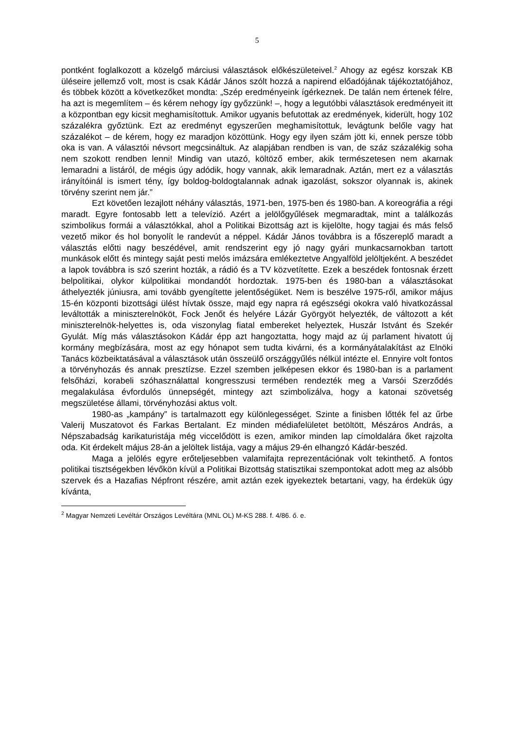5
pontként foglalkozott a közelgő márciusi választások előkészületeivel.<sup>2</sup> Ahogy az egész korszak KB üléseire jellemző volt, most is csak Kádár János szólt hozzá a napirend előadójának tájékoztatójához, és többek között a következőket mondta: „Szép eredményeink ígérkeznek. De talán nem értenek félre, ha azt is megemlítem – és kérem nehogy így győzzünk! –, hogy a legutóbbi választások eredményeit itt a központban egy kicsit meghamisítottuk. Amikor ugyanis befutottak az eredmények, kiderült, hogy 102 százalékra győztünk. Ezt az eredményt egyszerűen meghamisítottuk, levágtunk belőle vagy hat százalékot – de kérem, hogy ez maradjon közöttünk. Hogy egy ilyen szám jött ki, ennek persze több oka is van. A választói névsort megcsináltuk. Az alapjában rendben is van, de száz százalékig soha nem szokott rendben lenni! Mindig van utazó, költöző ember, akik természetesen nem akarnak lemaradni a listáról, de mégis úgy adódik, hogy vannak, akik lemaradnak. Aztán, mert ez a választás irányítóinál is ismert tény, így boldog-boldogtalannak adnak igazolást, sokszor olyannak is, akinek törvény szerint nem jár.”
Ezt követően lezajlott néhány választás, 1971-ben, 1975-ben és 1980-ban. A koreográfia a régi maradt. Egyre fontosabb lett a televízió. Azért a jelölőgyűlések megmaradtak, mint a találkozás szimbolikus formái a választókkal, ahol a Politikai Bizottság azt is kijelölte, hogy tagjai és más felső vezető mikor és hol bonyolít le randevút a néppel. Kádár János továbbra is a főszereplő maradt a választás előtti nagy beszédével, amit rendszerint egy jó nagy gyári munkacsarnokban tartott munkások előtt és mintegy saját pesti melós imázsára emlékeztetve Angyalföld jelöltjeként. A beszédet a lapok továbbra is szó szerint hozták, a rádió és a TV közvetítette. Ezek a beszédek fontosnak érzett belpolitikai, olykor külpolitikai mondandót hordoztak. 1975-ben és 1980-ban a választásokat áthelyezték júniusra, ami tovább gyengítette jelentőségüket. Nem is beszélve 1975-ről, amikor május 15-én központi bizottsági ülést hívtak össze, majd egy napra rá egészségi okokra való hivatkozással leváltották a miniszterelnököt, Fock Jenőt és helyére Lázár Györgyöt helyezték, de változott a két miniszterelnök-helyettes is, oda viszonylag fiatal embereket helyeztek, Huszár Istvánt és Szekér Gyulát. Míg más választásokon Kádár épp azt hangoztatta, hogy majd az új parlament hivatott új kormány megbízására, most az egy hónapot sem tudta kivárni, és a kormányátalakítást az Elnöki Tanács közbeiktatásával a választások után összeülő országgyűlés nélkül intézte el. Ennyire volt fontos a törvényhozás és annak presztízse. Ezzel szemben jelképesen ekkor és 1980-ban is a parlament felsőházi, korabeli szóhasználattal kongresszusi termében rendezték meg a Varsói Szerződés megalakulása évfordulós ünnepségét, mintegy azt szimbolizálva, hogy a katonai szövetség megszületése állami, törvényhozási aktus volt.
1980-as „kampány” is tartalmazott egy különlegességet. Szinte a finisben lőtték fel az űrbe Valerij Muszatovot és Farkas Bertalant. Ez minden médiafelületet betöltött, Mészáros András, a Népszabadság karikaturistája még viccelődött is ezen, amikor minden lap címoldalára őket rajzolta oda. Kit érdekelt május 28-án a jelöltek listája, vagy a május 29-én elhangzó Kádár-beszéd.
Maga a jelölés egyre erőteljesebben valamifajta reprezentációnak volt tekinthető. A fontos politikai tisztségekben lévőkön kívül a Politikai Bizottság statisztikai szempontokat adott meg az alsóbb szervek és a Hazafias Népfront részére, amit aztán ezek igyekeztek betartani, vagy, ha érdekük úgy kívánta,
<sup>2</sup> Magyar Nemzeti Levéltár Országos Levéltára (MNL OL) M-KS 288. f. 4/86. ő. e.